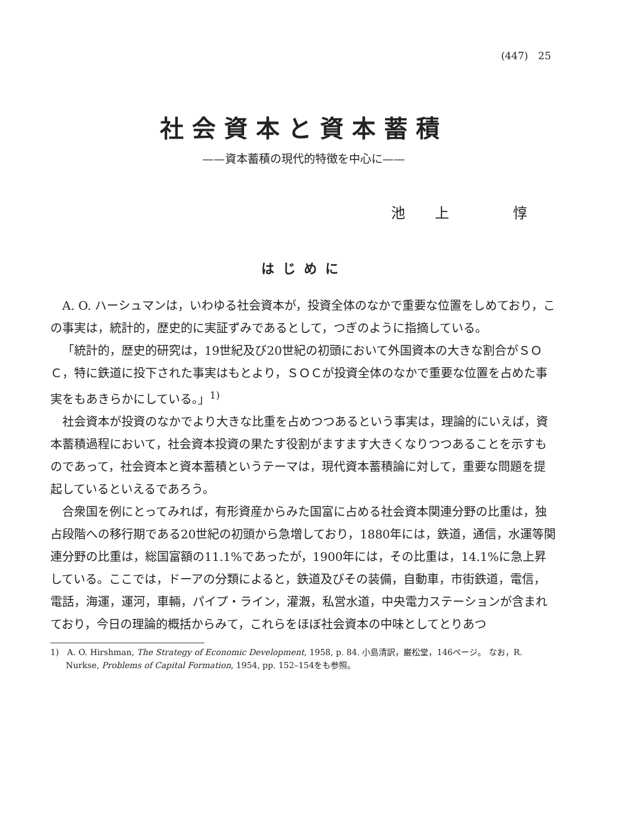(447)　25
社会資本と資本蓄積
——資本蓄積の現代的特徴を中心に——
池上 惇
はじめに
A. O. ハーシュマンは，いわゆる社会資本が，投資全体のなかで重要な位置をしめており，この事実は，統計的，歴史的に実証ずみであるとして，つぎのように指摘している。
「統計的，歴史的研究は，19世紀及び20世紀の初頭において外国資本の大きな割合がＳＯＣ，特に鉄道に投下された事実はもとより，ＳＯＣが投資全体のなかで重要な位置を占めた事実をもあきらかにしている。」<sup>1)</sup>
社会資本が投資のなかでより大きな比重を占めつつあるという事実は，理論的にいえば，資本蓄積過程において，社会資本投資の果たす役割がますます大きくなりつつあることを示すものであって，社会資本と資本蓄積というテーマは，現代資本蓄積論に対して，重要な問題を提起しているといえるであろう。
合衆国を例にとってみれば，有形資産からみた国富に占める社会資本関連分野の比重は，独占段階への移行期である20世紀の初頭から急増しており，1880年には，鉄道，通信，水運等関連分野の比重は，総国富額の11.1%であったが，1900年には，その比重は，14.1%に急上昇している。ここでは，ドーアの分類によると，鉄道及びその装備，自動車，市街鉄道，電信，電話，海運，運河，車輛，パイプ・ライン，灌漑，私営水道，中央電力ステーションが含まれており，今日の理論的概括からみて，これらをほぼ社会資本の中味としてとりあつ
1)　A. O. Hirshman, The Strategy of Economic Development, 1958, p. 84. 小島清訳，巌松堂，146ページ。 なお，R. Nurkse, Problems of Capital Formation, 1954, pp. 152–154をも参照。